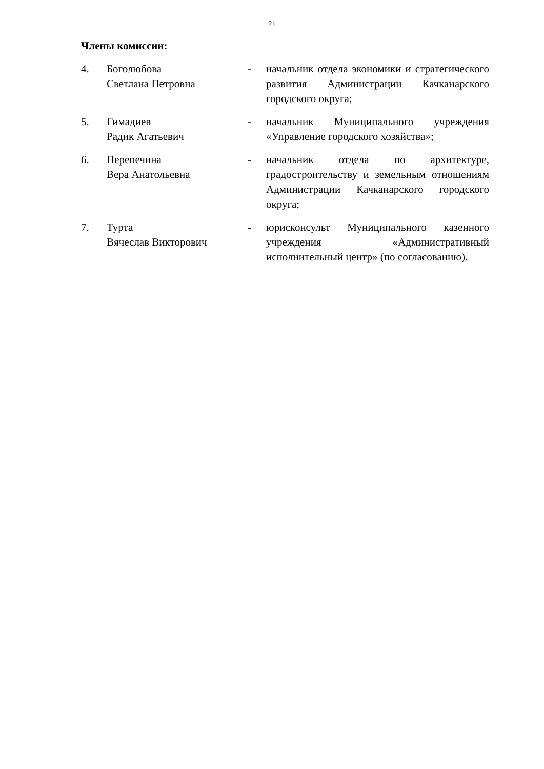21
Члены комиссии:
| 4. | Боголюбова Светлана Петровна | - | начальник отдела экономики и стратегического развития Администрации Качканарского городского округа; |
| 5. | Гимадиев Радик Агатьевич | - | начальник Муниципального учреждения «Управление городского хозяйства»; |
| 6. | Перепечина Вера Анатольевна | - | начальник отдела по архитектуре, градостроительству и земельным отношениям Администрации Качканарского городского округа; |
| 7. | Турта Вячеслав Викторович | - | юрисконсульт Муниципального казенного учреждения «Административный исполнительный центр» (по согласованию). |